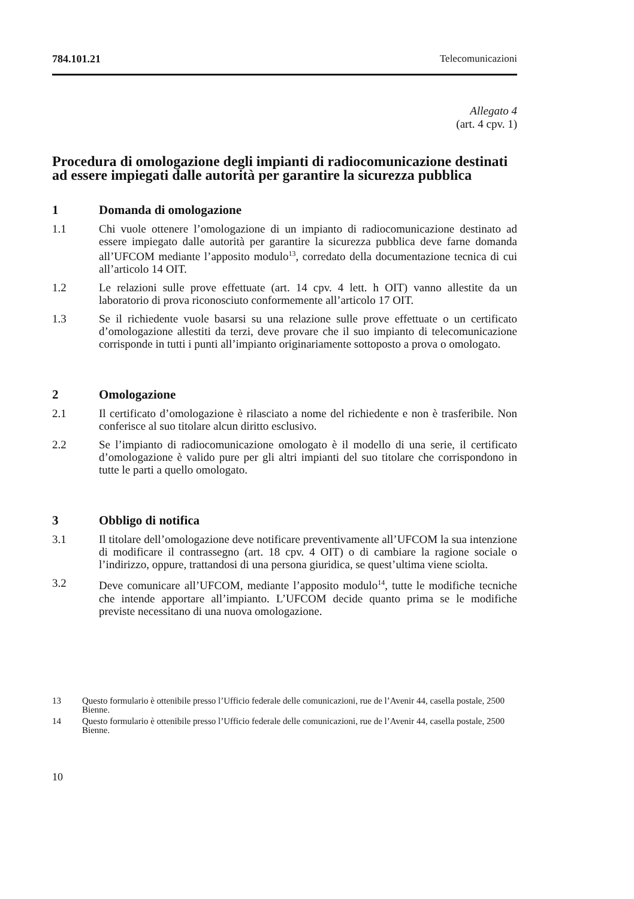784.101.21 Telecomunicazioni
Allegato 4
(art. 4 cpv. 1)
Procedura di omologazione degli impianti di radiocomunicazione destinati ad essere impiegati dalle autorità per garantire la sicurezza pubblica
1 Domanda di omologazione
1.1 Chi vuole ottenere l’omologazione di un impianto di radiocomunicazione destinato ad essere impiegato dalle autorità per garantire la sicurezza pubblica deve farne domanda all’UFCOM mediante l’apposito modulo<sup>13</sup>, corredato della documentazione tecnica di cui all’articolo 14 OIT.
1.2 Le relazioni sulle prove effettuate (art. 14 cpv. 4 lett. h OIT) vanno allestite da un laboratorio di prova riconosciuto conformemente all’articolo 17 OIT.
1.3 Se il richiedente vuole basarsi su una relazione sulle prove effettuate o un certificato d’omologazione allestiti da terzi, deve provare che il suo impianto di telecomunicazione corrisponde in tutti i punti all’impianto originariamente sottoposto a prova o omologato.
2 Omologazione
2.1 Il certificato d’omologazione è rilasciato a nome del richiedente e non è trasferibile. Non conferisce al suo titolare alcun diritto esclusivo.
2.2 Se l’impianto di radiocomunicazione omologato è il modello di una serie, il certificato d’omologazione è valido pure per gli altri impianti del suo titolare che corrispondono in tutte le parti a quello omologato.
3 Obbligo di notifica
3.1 Il titolare dell’omologazione deve notificare preventivamente all’UFCOM la sua intenzione di modificare il contrassegno (art. 18 cpv. 4 OIT) o di cambiare la ragione sociale o l’indirizzo, oppure, trattandosi di una persona giuridica, se quest’ultima viene sciolta.
3.2 Deve comunicare all’UFCOM, mediante l’apposito modulo<sup>14</sup>, tutte le modifiche tecniche che intende apportare all’impianto. L’UFCOM decide quanto prima se le modifiche previste necessitano di una nuova omologazione.
13 Questo formulario è ottenibile presso l’Ufficio federale delle comunicazioni, rue de l’Avenir 44, casella postale, 2500 Bienne.
14 Questo formulario è ottenibile presso l’Ufficio federale delle comunicazioni, rue de l’Avenir 44, casella postale, 2500 Bienne.
10